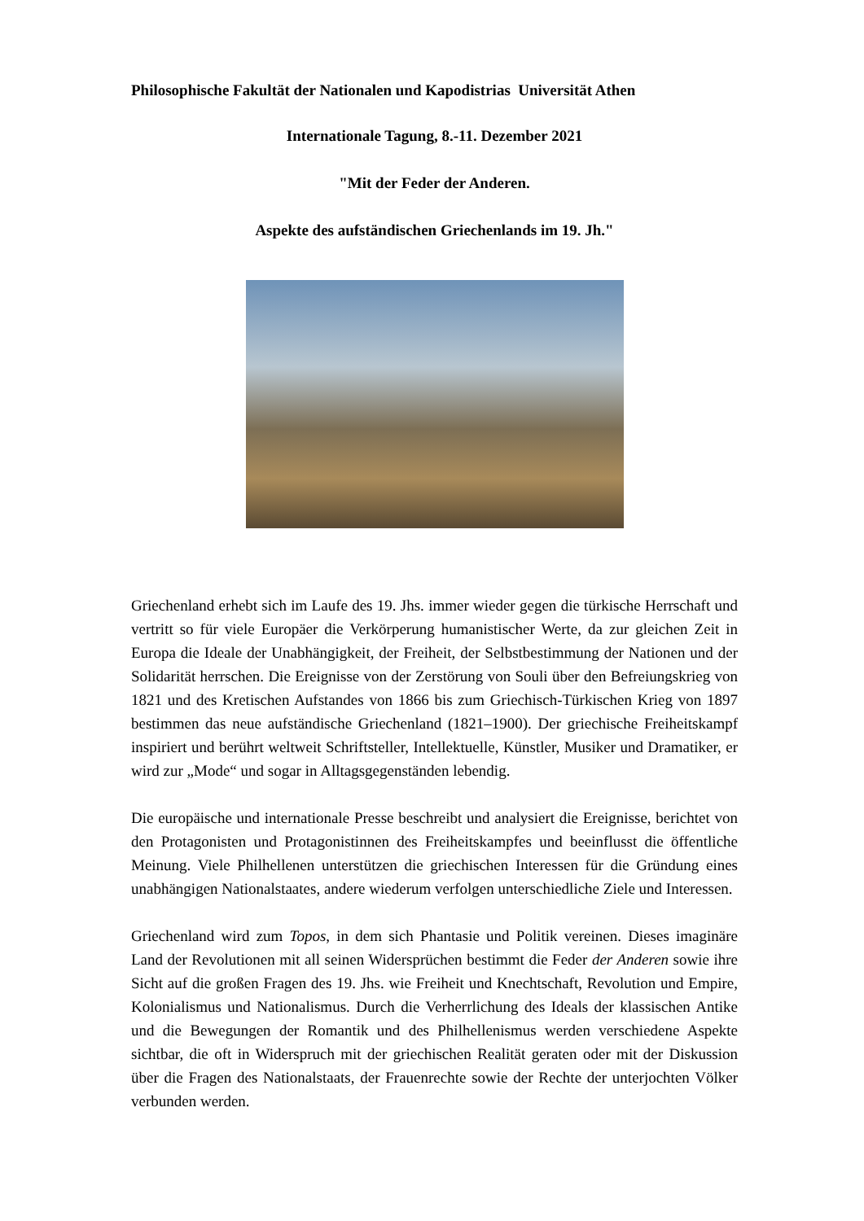Philosophische Fakultät der Nationalen und Kapodistrias Universität Athen
Internationale Tagung, 8.-11. Dezember 2021
"Mit der Feder der Anderen.
Aspekte des aufständischen Griechenlands im 19. Jh."
Griechenland erhebt sich im Laufe des 19. Jhs. immer wieder gegen die türkische Herrschaft und vertritt so für viele Europäer die Verkörperung humanistischer Werte, da zur gleichen Zeit in Europa die Ideale der Unabhängigkeit, der Freiheit, der Selbstbestimmung der Nationen und der Solidarität herrschen. Die Ereignisse von der Zerstörung von Souli über den Befreiungskrieg von 1821 und des Kretischen Aufstandes von 1866 bis zum Griechisch-Türkischen Krieg von 1897 bestimmen das neue aufständische Griechenland (1821–1900). Der griechische Freiheitskampf inspiriert und berührt weltweit Schriftsteller, Intellektuelle, Künstler, Musiker und Dramatiker, er wird zur „Mode“ und sogar in Alltagsgegenständen lebendig.
Die europäische und internationale Presse beschreibt und analysiert die Ereignisse, berichtet von den Protagonisten und Protagonistinnen des Freiheitskampfes und beeinflusst die öffentliche Meinung. Viele Philhellenen unterstützen die griechischen Interessen für die Gründung eines unabhängigen Nationalstaates, andere wiederum verfolgen unterschiedliche Ziele und Interessen.
Griechenland wird zum Topos, in dem sich Phantasie und Politik vereinen. Dieses imaginäre Land der Revolutionen mit all seinen Widersprüchen bestimmt die Feder der Anderen sowie ihre Sicht auf die großen Fragen des 19. Jhs. wie Freiheit und Knechtschaft, Revolution und Empire, Kolonialismus und Nationalismus. Durch die Verherrlichung des Ideals der klassischen Antike und die Bewegungen der Romantik und des Philhellenismus werden verschiedene Aspekte sichtbar, die oft in Widerspruch mit der griechischen Realität geraten oder mit der Diskussion über die Fragen des Nationalstaats, der Frauenrechte sowie der Rechte der unterjochten Völker verbunden werden.